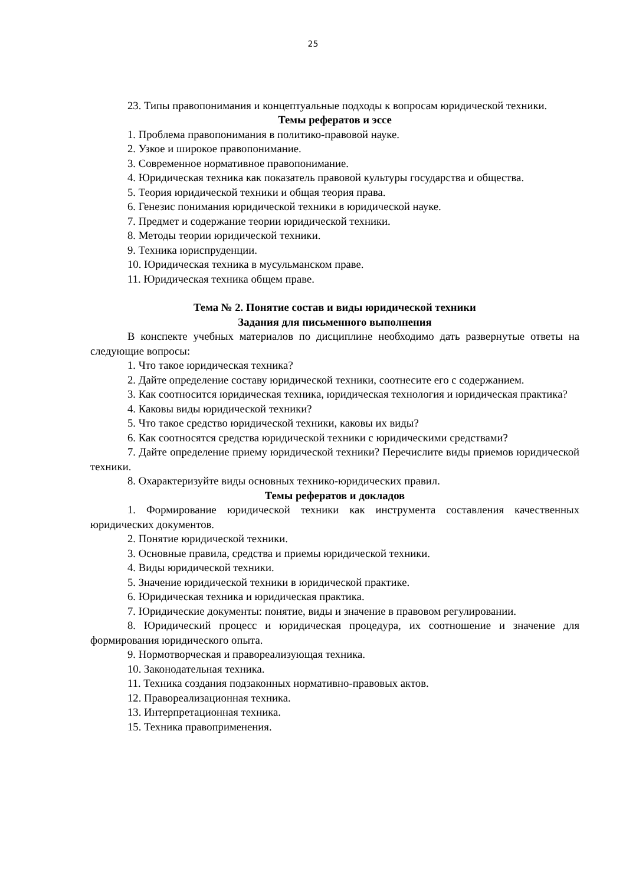25
23. Типы правопонимания и концептуальные подходы к вопросам юридической техники.
Темы рефератов и эссе
1. Проблема правопонимания в политико-правовой науке.
2. Узкое и широкое правопонимание.
3. Современное нормативное правопонимание.
4. Юридическая техника как показатель правовой культуры государства и общества.
5. Теория юридической техники и общая теория права.
6. Генезис понимания юридической техники в юридической науке.
7. Предмет и содержание теории юридической техники.
8. Методы теории юридической техники.
9. Техника юриспруденции.
10. Юридическая техника в мусульманском праве.
11. Юридическая техника общем праве.
Тема № 2. Понятие состав и виды юридической техники
Задания для письменного выполнения
В конспекте учебных материалов по дисциплине необходимо дать развернутые ответы на следующие вопросы:
1. Что такое юридическая техника?
2. Дайте определение составу юридической техники, соотнесите его с содержанием.
3. Как соотносится юридическая техника, юридическая технология и юридическая практика?
4. Каковы виды юридической техники?
5. Что такое средство юридической техники, каковы их виды?
6. Как соотносятся средства юридической техники с юридическими средствами?
7. Дайте определение приему юридической техники? Перечислите виды приемов юридической техники.
8. Охарактеризуйте виды основных технико-юридических правил.
Темы рефератов и докладов
1. Формирование юридической техники как инструмента составления качественных юридических документов.
2. Понятие юридической техники.
3. Основные правила, средства и приемы юридической техники.
4. Виды юридической техники.
5. Значение юридической техники в юридической практике.
6. Юридическая техника и юридическая практика.
7. Юридические документы: понятие, виды и значение в правовом регулировании.
8. Юридический процесс и юридическая процедура, их соотношение и значение для формирования юридического опыта.
9. Нормотворческая и правореализующая техника.
10. Законодательная техника.
11. Техника создания подзаконных нормативно-правовых актов.
12. Правореализационная техника.
13. Интерпретационная техника.
15. Техника правоприменения.